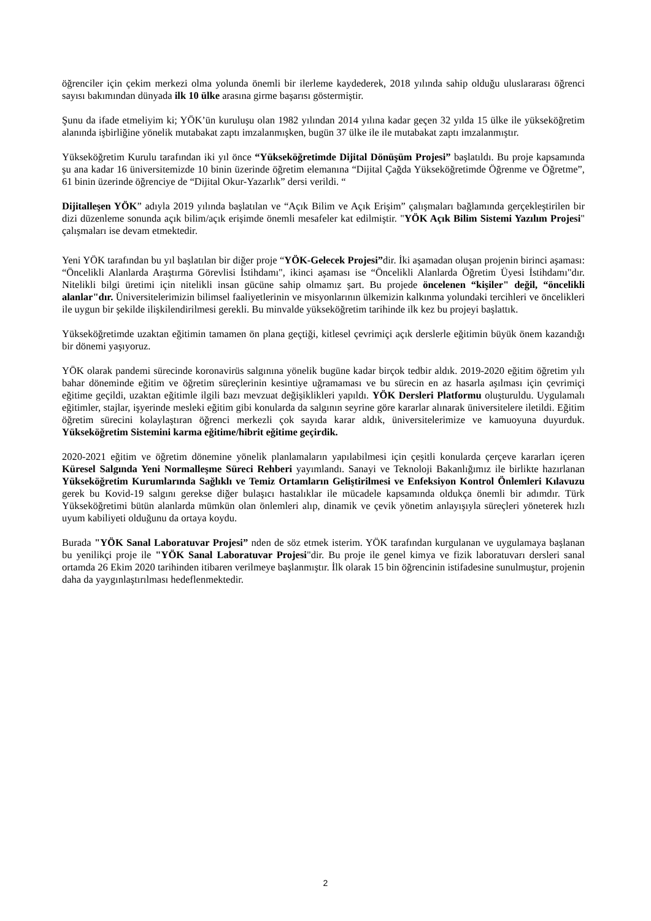öğrenciler için çekim merkezi olma yolunda önemli bir ilerleme kaydederek, 2018 yılında sahip olduğu uluslararası öğrenci sayısı bakımından dünyada ilk 10 ülke arasına girme başarısı göstermiştir.
Şunu da ifade etmeliyim ki; YÖK’ün kuruluşu olan 1982 yılından 2014 yılına kadar geçen 32 yılda 15 ülke ile yükseköğretim alanında işbirliğine yönelik mutabakat zaptı imzalanmışken, bugün 37 ülke ile ile mutabakat zaptı imzalanmıştır.
Yükseköğretim Kurulu tarafından iki yıl önce “Yükseköğretimde Dijital Dönüşüm Projesi” başlatıldı. Bu proje kapsamında şu ana kadar 16 üniversitemizde 10 binin üzerinde öğretim elemanına “Dijital Çağda Yükseköğretimde Öğrenme ve Öğretme”, 61 binin üzerinde öğrenciye de “Dijital Okur-Yazarlık” dersi verildi. “
Dijitalleşen YÖK” adıyla 2019 yılında başlatılan ve “Açık Bilim ve Açık Erişim” çalışmaları bağlamında gerçekleştirilen bir dizi düzenleme sonunda açık bilim/açık erişimde önemli mesafeler kat edilmiştir. "YÖK Açık Bilim Sistemi Yazılım Projesi" çalışmaları ise devam etmektedir.
Yeni YÖK tarafından bu yıl başlatılan bir diğer proje “YÖK-Gelecek Projesi”dir. İki aşamadan oluşan projenin birinci aşaması: “Öncelikli Alanlarda Araştırma Görevlisi İstihdamı", ikinci aşaması ise “Öncelikli Alanlarda Öğretim Üyesi İstihdamı"dır. Nitelikli bilgi üretimi için nitelikli insan gücüne sahip olmamız şart. Bu projede öncelenen “kişiler" değil, “öncelikli alanlar"dır. Üniversitelerimizin bilimsel faaliyetlerinin ve misyonlarının ülkemizin kalkınma yolundaki tercihleri ve öncelikleri ile uygun bir şekilde ilişkilendirilmesi gerekli. Bu minvalde yükseköğretim tarihinde ilk kez bu projeyi başlattık.
Yükseköğretimde uzaktan eğitimin tamamen ön plana geçtiği, kitlesel çevrimiçi açık derslerle eğitimin büyük önem kazandığı bir dönemi yaşıyoruz.
YÖK olarak pandemi sürecinde koronavirüs salgınına yönelik bugüne kadar birçok tedbir aldık. 2019-2020 eğitim öğretim yılı bahar döneminde eğitim ve öğretim süreçlerinin kesintiye uğramaması ve bu sürecin en az hasarla aşılması için çevrimiçi eğitime geçildi, uzaktan eğitimle ilgili bazı mevzuat değişiklikleri yapıldı. YÖK Dersleri Platformu oluşturuldu. Uygulamalı eğitimler, stajlar, işyerinde mesleki eğitim gibi konularda da salgının seyrine göre kararlar alınarak üniversitelere iletildi. Eğitim öğretim sürecini kolaylaştıran öğrenci merkezli çok sayıda karar aldık, üniversitelerimize ve kamuoyuna duyurduk. Yükseköğretim Sistemini karma eğitime/hibrit eğitime geçirdik.
2020-2021 eğitim ve öğretim dönemine yönelik planlamaların yapılabilmesi için çeşitli konularda çerçeve kararları içeren Küresel Salgında Yeni Normalleşme Süreci Rehberi yayımlandı. Sanayi ve Teknoloji Bakanlığımız ile birlikte hazırlanan Yükseköğretim Kurumlarında Sağlıklı ve Temiz Ortamların Geliştirilmesi ve Enfeksiyon Kontrol Önlemleri Kılavuzu gerek bu Kovid-19 salgını gerekse diğer bulaşıcı hastalıklar ile mücadele kapsamında oldukça önemli bir adımdır. Türk Yükseköğretimi bütün alanlarda mümkün olan önlemleri alıp, dinamik ve çevik yönetim anlayışıyla süreçleri yöneterek hızlı uyum kabiliyeti olduğunu da ortaya koydu.
Burada "YÖK Sanal Laboratuvar Projesi” nden de söz etmek isterim. YÖK tarafından kurgulanan ve uygulamaya başlanan bu yenilikçi proje ile "YÖK Sanal Laboratuvar Projesi"dir. Bu proje ile genel kimya ve fizik laboratuvarı dersleri sanal ortamda 26 Ekim 2020 tarihinden itibaren verilmeye başlanmıştır. İlk olarak 15 bin öğrencinin istifadesine sunulmuştur, projenin daha da yaygınlaştırılması hedeflenmektedir.
2